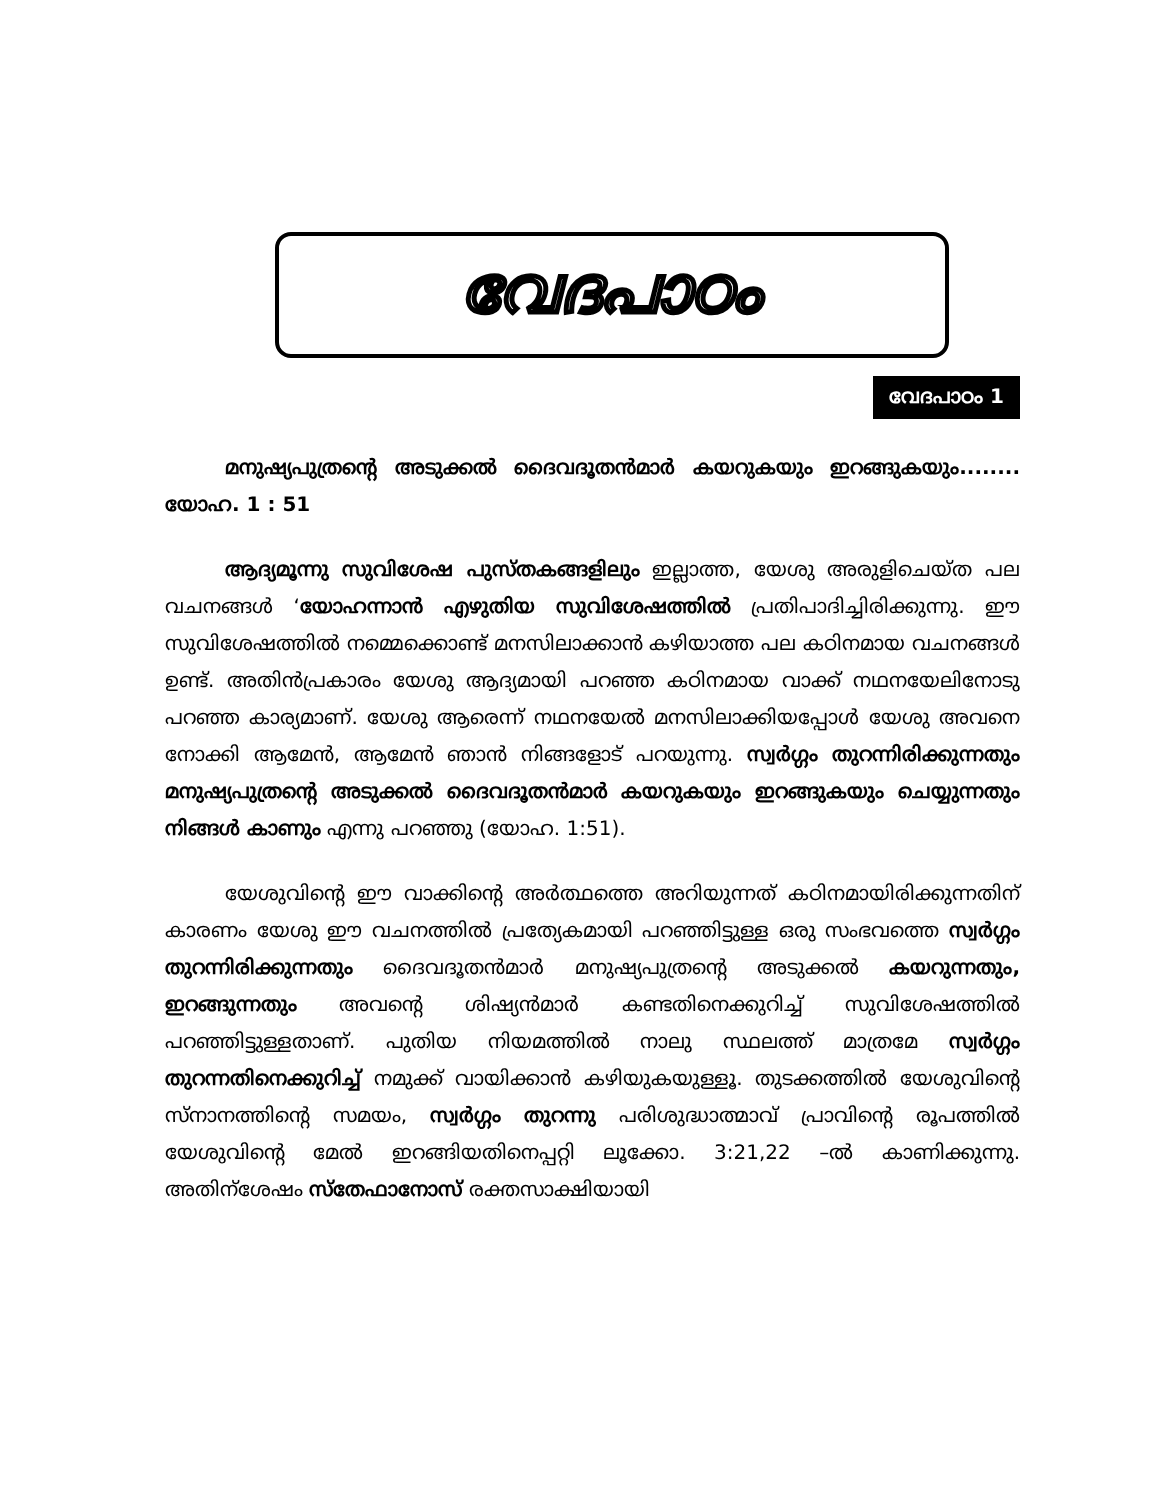വേദപാഠം
വേദപാഠം 1
മനുഷ്യപുത്രന്റെ അടുക്കൽ ദൈവദൂതൻമാർ കയറുകയും ഇറങ്ങുകയും........ യോഹ. 1 : 51
ആദ്യമൂന്നു സുവിശേഷ പുസ്തകങ്ങളിലും ഇല്ലാത്ത, യേശു അരുളിചെയ്ത പല വചനങ്ങൾ ‘യോഹന്നാൻ എഴുതിയ സുവിശേഷത്തിൽ പ്രതിപാദിച്ചിരിക്കുന്നു. ഈ സുവിശേഷത്തിൽ നമ്മെക്കൊണ്ട് മനസിലാക്കാൻ കഴിയാത്ത പല കഠിനമായ വചനങ്ങൾ ഉണ്ട്. അതിൻപ്രകാരം യേശു ആദ്യമായി പറഞ്ഞ കഠിനമായ വാക്ക് നഥനയേലിനോടു പറഞ്ഞ കാര്യമാണ്. യേശു ആരെന്ന് നഥനയേൽ മനസിലാക്കിയപ്പോൾ യേശു അവനെ നോക്കി ആമേൻ, ആമേൻ ഞാൻ നിങ്ങളോട് പറയുന്നു. സ്വർഗ്ഗം തുറന്നിരിക്കുന്നതും മനുഷ്യപുത്രന്റെ അടുക്കൽ ദൈവദൂതൻമാർ കയറുകയും ഇറങ്ങുകയും ചെയ്യുന്നതും നിങ്ങൾ കാണും എന്നു പറഞ്ഞു (യോഹ. 1:51).
യേശുവിന്റെ ഈ വാക്കിന്റെ അർത്ഥത്തെ അറിയുന്നത് കഠിനമായിരിക്കുന്നതിന് കാരണം യേശു ഈ വചനത്തിൽ പ്രത്യേകമായി പറഞ്ഞിട്ടുള്ള ഒരു സംഭവത്തെ സ്വർഗ്ഗം തുറന്നിരിക്കുന്നതും ദൈവദൂതൻമാർ മനുഷ്യപുത്രന്റെ അടുക്കൽ കയറുന്നതും, ഇറങ്ങുന്നതും അവന്റെ ശിഷ്യൻമാർ കണ്ടതിനെക്കുറിച്ച് സുവിശേഷത്തിൽ പറഞ്ഞിട്ടുള്ളതാണ്. പുതിയ നിയമത്തിൽ നാലു സ്ഥലത്ത് മാത്രമേ സ്വർഗ്ഗം തുറന്നതിനെക്കുറിച്ച് നമുക്ക് വായിക്കാൻ കഴിയുകയുള്ളൂ. തുടക്കത്തിൽ യേശുവിന്റെ സ്നാനത്തിന്റെ സമയം, സ്വർഗ്ഗം തുറന്നു പരിശുദ്ധാത്മാവ് പ്രാവിന്റെ രൂപത്തിൽ യേശുവിന്റെ മേൽ ഇറങ്ങിയതിനെപ്പറ്റി ലൂക്കോ. 3:21,22 –ൽ കാണിക്കുന്നു. അതിന്ശേഷം സ്തേഫാനോസ് രക്തസാക്ഷിയായി